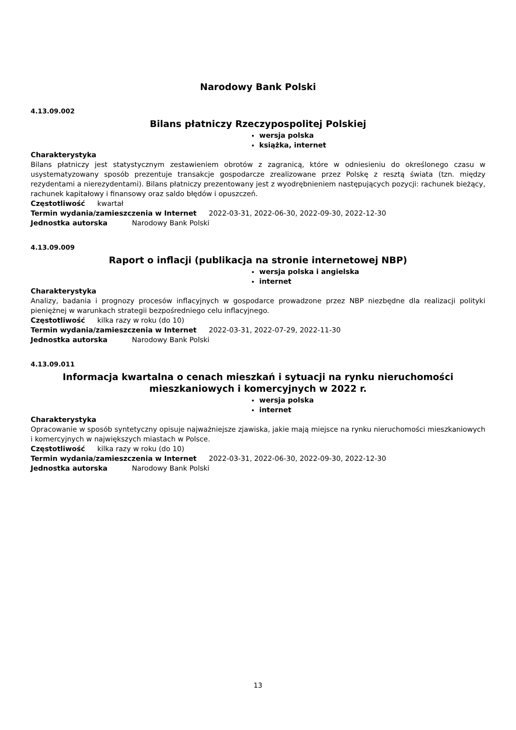Narodowy Bank Polski
4.13.09.002
Bilans płatniczy Rzeczypospolitej Polskiej
wersja polska
książka, internet
Charakterystyka
Bilans płatniczy jest statystycznym zestawieniem obrotów z zagranicą, które w odniesieniu do określonego czasu w usystematyzowany sposób prezentuje transakcje gospodarcze zrealizowane przez Polskę z resztą świata (tzn. między rezydentami a nierezydentami). Bilans płatniczy prezentowany jest z wyodrębnieniem następujących pozycji: rachunek bieżący, rachunek kapitałowy i finansowy oraz saldo błędów i opuszczeń.
Częstotliwość kwartał
Termin wydania/zamieszczenia w Internet 2022-03-31, 2022-06-30, 2022-09-30, 2022-12-30
Jednostka autorska Narodowy Bank Polski
4.13.09.009
Raport o inflacji (publikacja na stronie internetowej NBP)
wersja polska i angielska
internet
Charakterystyka
Analizy, badania i prognozy procesów inflacyjnych w gospodarce prowadzone przez NBP niezbędne dla realizacji polityki pieniężnej w warunkach strategii bezpośredniego celu inflacyjnego.
Częstotliwość kilka razy w roku (do 10)
Termin wydania/zamieszczenia w Internet 2022-03-31, 2022-07-29, 2022-11-30
Jednostka autorska Narodowy Bank Polski
4.13.09.011
Informacja kwartalna o cenach mieszkań i sytuacji na rynku nieruchomości mieszkaniowych i komercyjnych w 2022 r.
wersja polska
internet
Charakterystyka
Opracowanie w sposób syntetyczny opisuje najważniejsze zjawiska, jakie mają miejsce na rynku nieruchomości mieszkaniowych i komercyjnych w największych miastach w Polsce.
Częstotliwość kilka razy w roku (do 10)
Termin wydania/zamieszczenia w Internet 2022-03-31, 2022-06-30, 2022-09-30, 2022-12-30
Jednostka autorska Narodowy Bank Polski
13